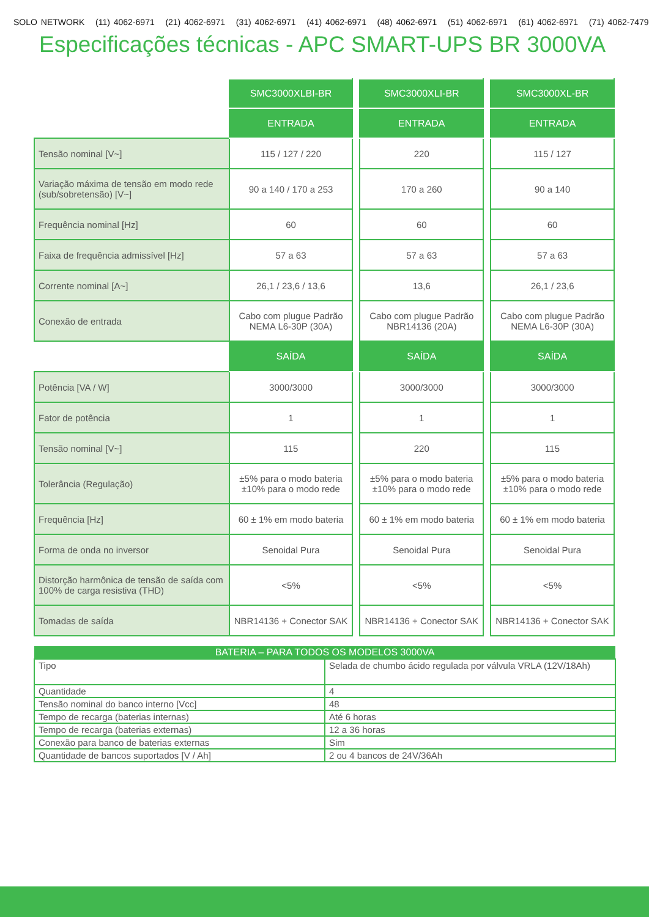SOLO NETWORK (11) 4062-6971 (21) 4062-6971 (31) 4062-6971 (41) 4062-6971 (48) 4062-6971 (51) 4062-6971 (61) 4062-6971 (71) 4062-7479
Especificações técnicas - APC SMART-UPS BR 3000VA
| | SMC3000XLBI-BR | | SMC3000XLI-BR | | SMC3000XL-BR |
| | ENTRADA | | ENTRADA | | ENTRADA |
| Tensão nominal [V~] | 115 / 127 / 220 | | 220 | | 115 / 127 |
| Variação máxima de tensão em modo rede (sub/sobretensão) [V~] | 90 a 140 / 170 a 253 | | 170 a 260 | | 90 a 140 |
| Frequência nominal [Hz] | 60 | | 60 | | 60 |
| Faixa de frequência admissível [Hz] | 57 a 63 | | 57 a 63 | | 57 a 63 |
| Corrente nominal [A~] | 26,1 / 23,6 / 13,6 | | 13,6 | | 26,1 / 23,6 |
| Conexão de entrada | Cabo com plugue Padrão NEMA L6-30P (30A) | | Cabo com plugue Padrão NBR14136 (20A) | | Cabo com plugue Padrão NEMA L6-30P (30A) |
| | SAÍDA | | SAÍDA | | SAÍDA |
| Potência [VA / W] | 3000/3000 | | 3000/3000 | | 3000/3000 |
| Fator de potência | 1 | | 1 | | 1 |
| Tensão nominal [V~] | 115 | | 220 | | 115 |
| Tolerância (Regulação) | ±5% para o modo bateria ±10% para o modo rede | | ±5% para o modo bateria ±10% para o modo rede | | ±5% para o modo bateria ±10% para o modo rede |
| Frequência [Hz] | 60 ± 1% em modo bateria | | 60 ± 1% em modo bateria | | 60 ± 1% em modo bateria |
| Forma de onda no inversor | Senoidal Pura | | Senoidal Pura | | Senoidal Pura |
| Distorção harmônica de tensão de saída com 100% de carga resistiva (THD) | <5% | | <5% | | <5% |
| Tomadas de saída | NBR14136 + Conector SAK | | NBR14136 + Conector SAK | | NBR14136 + Conector SAK |
| BATERIA – PARA TODOS OS MODELOS 3000VA | |
| --- | --- |
| Tipo | Selada de chumbo ácido regulada por válvula VRLA (12V/18Ah) |
| Quantidade | 4 |
| Tensão nominal do banco interno [Vcc] | 48 |
| Tempo de recarga (baterias internas) | Até 6 horas |
| Tempo de recarga (baterias externas) | 12 a 36 horas |
| Conexão para banco de baterias externas | Sim |
| Quantidade de bancos suportados [V / Ah] | 2 ou 4 bancos de 24V/36Ah |